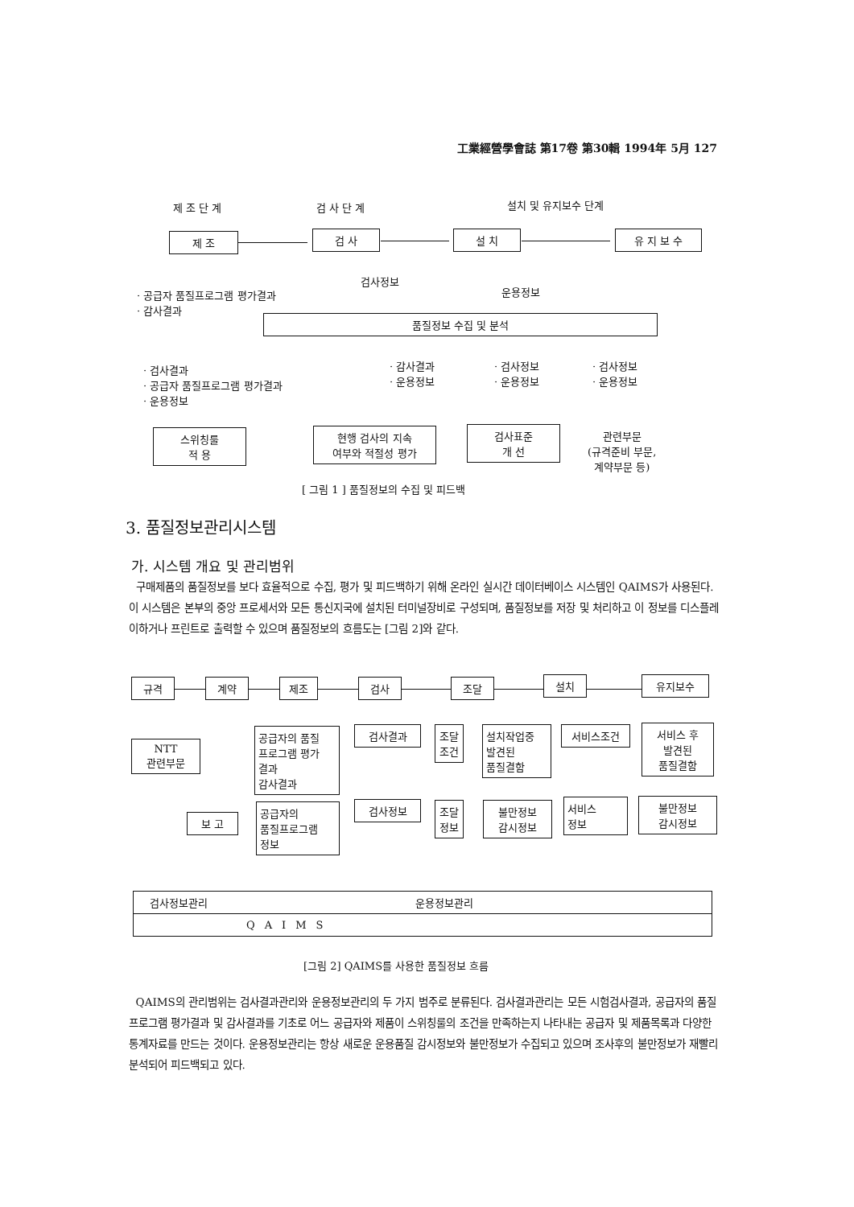工業經營學會誌 第17卷 第30輯 1994年 5月 127
제 조 단 계 검 사 단 계 설치 및 유지보수 단계
제 조 검 사 설 치 유 지 보 수
검사정보
운용정보
· 공급자 품질프로그램 평가결과
· 감사결과
품질정보 수집 및 분석
· 검사결과
· 공급자 품질프로그램 평가결과
· 운용정보
· 감사결과
· 운용정보
· 검사정보
· 운용정보
· 검사정보
· 운용정보
스위칭룰
적 용
현행 검사의 지속
여부와 적절성 평가
검사표준
개 선
관련부문
(규격준비 부문,
계약부문 등)
[ 그림 1 ] 품질정보의 수집 및 피드백
3. 품질정보관리시스템
가. 시스템 개요 및 관리범위
구매제품의 품질정보를 보다 효율적으로 수집, 평가 및 피드백하기 위해 온라인 실시간 데이터베이스 시스템인 QAIMS가 사용된다. 이 시스템은 본부의 중앙 프로세서와 모든 통신지국에 설치된 터미널장비로 구성되며, 품질정보를 저장 및 처리하고 이 정보를 디스플레이하거나 프린트로 출력할 수 있으며 품질정보의 흐름도는 [그림 2]와 같다.
규격 계약 제조 검사 조달 설치 유지보수
NTT
관련부문
공급자의 품질
프로그램 평가
결과
감사결과
검사결과
조달
조건
설치작업중
발견된
품질결함
서비스조건
서비스 후
발견된
품질결함
보 고
공급자의
품질프로그램
정보
검사정보
조달
정보
불만정보
감시정보
서비스
정보
불만정보
감시정보
검사정보관리 운용정보관리
QAIMS
[그림 2] QAIMS를 사용한 품질정보 흐름
QAIMS의 관리범위는 검사결과관리와 운용정보관리의 두 가지 범주로 분류된다. 검사결과관리는 모든 시험검사결과, 공급자의 품질프로그램 평가결과 및 감사결과를 기초로 어느 공급자와 제품이 스위칭룰의 조건을 만족하는지 나타내는 공급자 및 제품목록과 다양한 통계자료를 만드는 것이다. 운용정보관리는 항상 새로운 운용품질 감시정보와 불만정보가 수집되고 있으며 조사후의 불만정보가 재빨리 분석되어 피드백되고 있다.